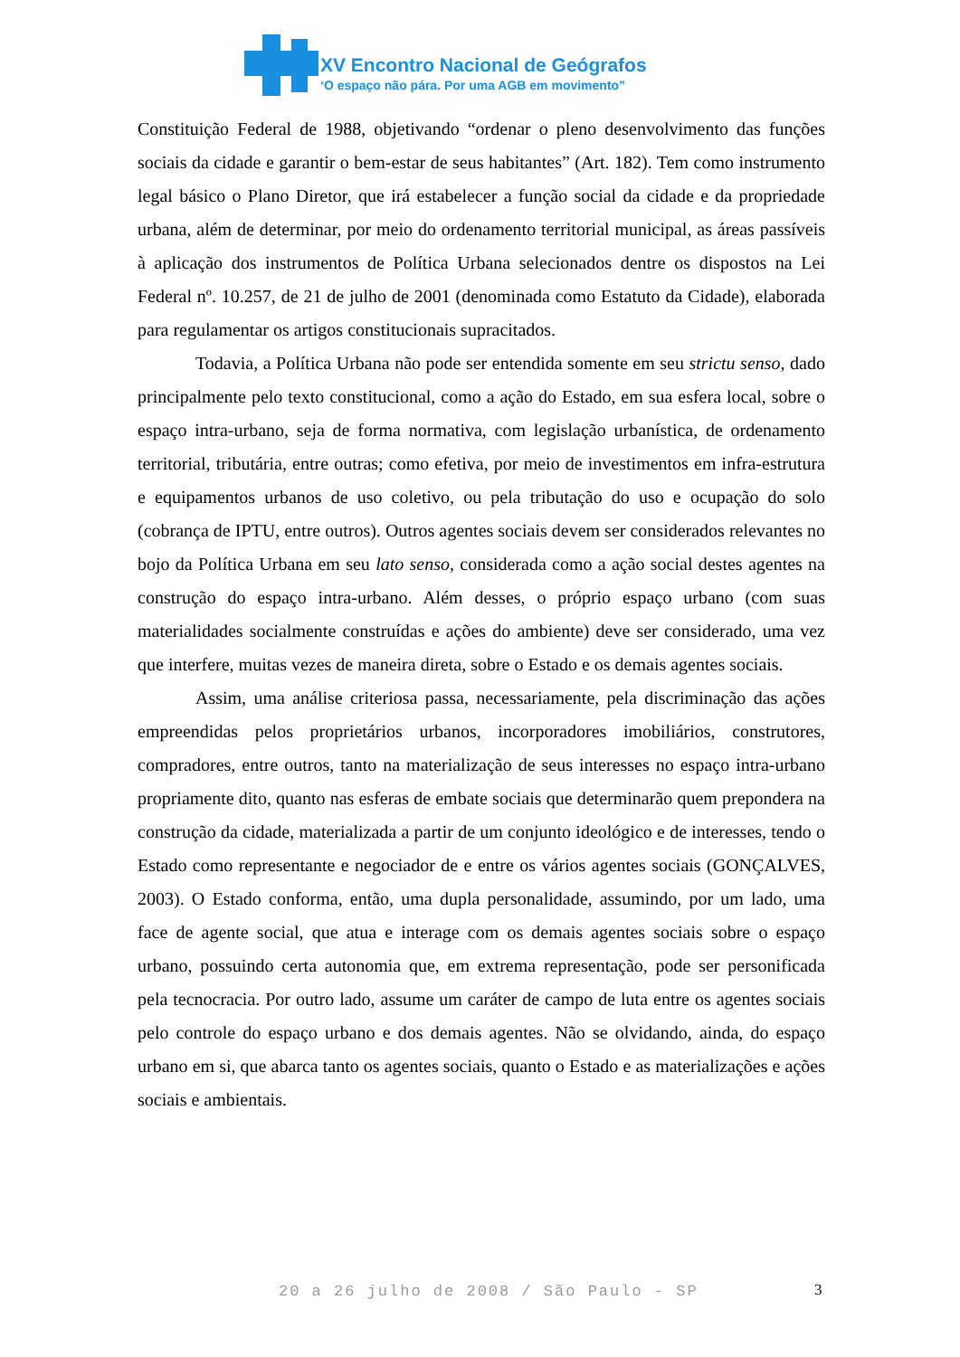XV Encontro Nacional de Geógrafos
‘O espaço não pára. Por uma AGB em movimento”
Constituição Federal de 1988, objetivando “ordenar o pleno desenvolvimento das funções sociais da cidade e garantir o bem-estar de seus habitantes” (Art. 182). Tem como instrumento legal básico o Plano Diretor, que irá estabelecer a função social da cidade e da propriedade urbana, além de determinar, por meio do ordenamento territorial municipal, as áreas passíveis à aplicação dos instrumentos de Política Urbana selecionados dentre os dispostos na Lei Federal nº. 10.257, de 21 de julho de 2001 (denominada como Estatuto da Cidade), elaborada para regulamentar os artigos constitucionais supracitados.
Todavia, a Política Urbana não pode ser entendida somente em seu strictu senso, dado principalmente pelo texto constitucional, como a ação do Estado, em sua esfera local, sobre o espaço intra-urbano, seja de forma normativa, com legislação urbanística, de ordenamento territorial, tributária, entre outras; como efetiva, por meio de investimentos em infra-estrutura e equipamentos urbanos de uso coletivo, ou pela tributação do uso e ocupação do solo (cobrança de IPTU, entre outros). Outros agentes sociais devem ser considerados relevantes no bojo da Política Urbana em seu lato senso, considerada como a ação social destes agentes na construção do espaço intra-urbano. Além desses, o próprio espaço urbano (com suas materialidades socialmente construídas e ações do ambiente) deve ser considerado, uma vez que interfere, muitas vezes de maneira direta, sobre o Estado e os demais agentes sociais.
Assim, uma análise criteriosa passa, necessariamente, pela discriminação das ações empreendidas pelos proprietários urbanos, incorporadores imobiliários, construtores, compradores, entre outros, tanto na materialização de seus interesses no espaço intra-urbano propriamente dito, quanto nas esferas de embate sociais que determinarão quem prepondera na construção da cidade, materializada a partir de um conjunto ideológico e de interesses, tendo o Estado como representante e negociador de e entre os vários agentes sociais (GONÇALVES, 2003). O Estado conforma, então, uma dupla personalidade, assumindo, por um lado, uma face de agente social, que atua e interage com os demais agentes sociais sobre o espaço urbano, possuindo certa autonomia que, em extrema representação, pode ser personificada pela tecnocracia. Por outro lado, assume um caráter de campo de luta entre os agentes sociais pelo controle do espaço urbano e dos demais agentes. Não se olvidando, ainda, do espaço urbano em si, que abarca tanto os agentes sociais, quanto o Estado e as materializações e ações sociais e ambientais.
20 a 26 julho de 2008 / São Paulo - SP
3